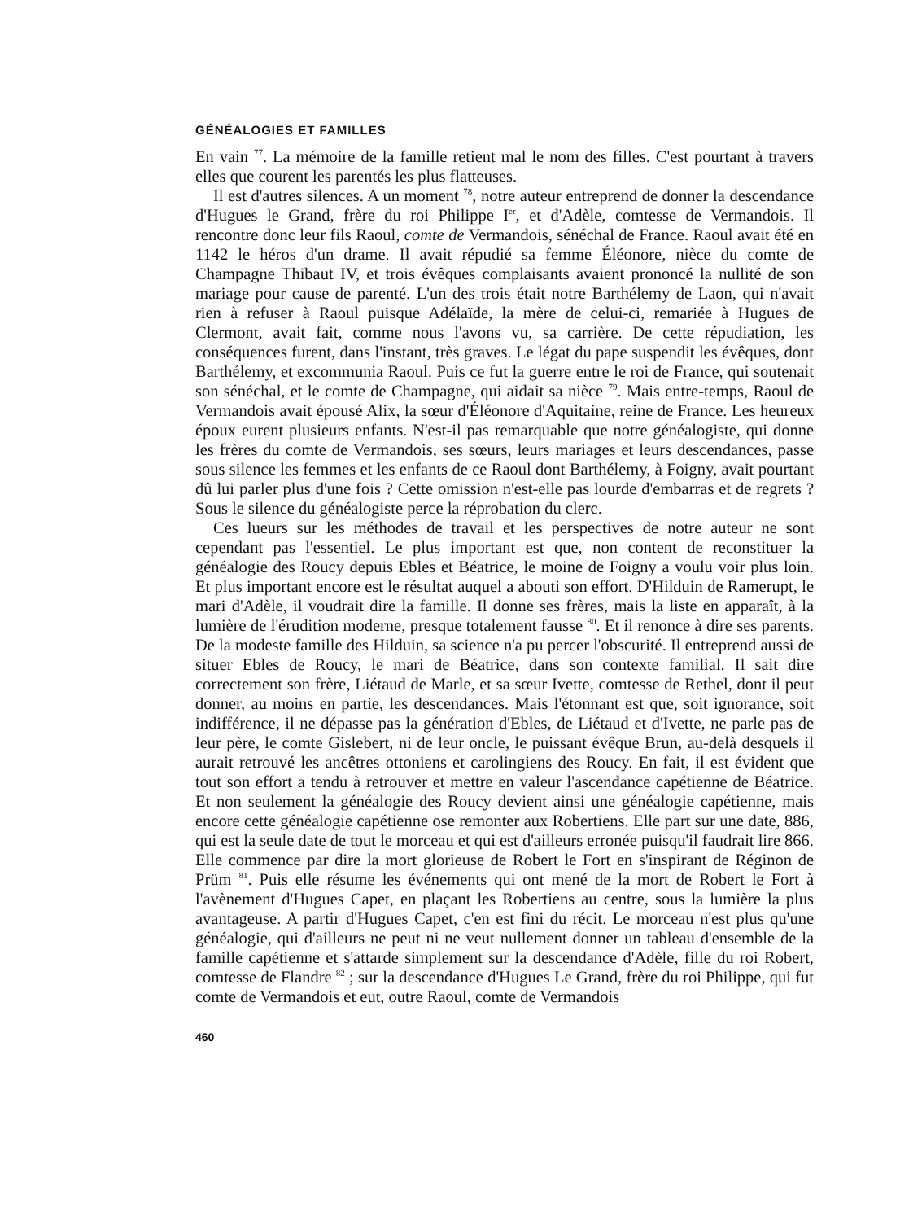GÉNÉALOGIES ET FAMILLES
En vain <sup>77</sup>. La mémoire de la famille retient mal le nom des filles. C'est pourtant à travers elles que courent les parentés les plus flatteuses.
Il est d'autres silences. A un moment <sup>78</sup>, notre auteur entreprend de donner la descendance d'Hugues le Grand, frère du roi Philippe I<sup>er</sup>, et d'Adèle, comtesse de Vermandois. Il rencontre donc leur fils Raoul, comte de Vermandois, sénéchal de France. Raoul avait été en 1142 le héros d'un drame. Il avait répudié sa femme Éléonore, nièce du comte de Champagne Thibaut IV, et trois évêques complaisants avaient prononcé la nullité de son mariage pour cause de parenté. L'un des trois était notre Barthélemy de Laon, qui n'avait rien à refuser à Raoul puisque Adélaïde, la mère de celui-ci, remariée à Hugues de Clermont, avait fait, comme nous l'avons vu, sa carrière. De cette répudiation, les conséquences furent, dans l'instant, très graves. Le légat du pape suspendit les évêques, dont Barthélemy, et excommunia Raoul. Puis ce fut la guerre entre le roi de France, qui soutenait son sénéchal, et le comte de Champagne, qui aidait sa nièce <sup>79</sup>. Mais entre-temps, Raoul de Vermandois avait épousé Alix, la sœur d'Éléonore d'Aquitaine, reine de France. Les heureux époux eurent plusieurs enfants. N'est-il pas remarquable que notre généalogiste, qui donne les frères du comte de Vermandois, ses sœurs, leurs mariages et leurs descendances, passe sous silence les femmes et les enfants de ce Raoul dont Barthélemy, à Foigny, avait pourtant dû lui parler plus d'une fois ? Cette omission n'est-elle pas lourde d'embarras et de regrets ? Sous le silence du généalogiste perce la réprobation du clerc.
Ces lueurs sur les méthodes de travail et les perspectives de notre auteur ne sont cependant pas l'essentiel. Le plus important est que, non content de reconstituer la généalogie des Roucy depuis Ebles et Béatrice, le moine de Foigny a voulu voir plus loin. Et plus important encore est le résultat auquel a abouti son effort. D'Hilduin de Ramerupt, le mari d'Adèle, il voudrait dire la famille. Il donne ses frères, mais la liste en apparaît, à la lumière de l'érudition moderne, presque totalement fausse <sup>80</sup>. Et il renonce à dire ses parents. De la modeste famille des Hilduin, sa science n'a pu percer l'obscurité. Il entreprend aussi de situer Ebles de Roucy, le mari de Béatrice, dans son contexte familial. Il sait dire correctement son frère, Liétaud de Marle, et sa sœur Ivette, comtesse de Rethel, dont il peut donner, au moins en partie, les descendances. Mais l'étonnant est que, soit ignorance, soit indifférence, il ne dépasse pas la génération d'Ebles, de Liétaud et d'Ivette, ne parle pas de leur père, le comte Gislebert, ni de leur oncle, le puissant évêque Brun, au-delà desquels il aurait retrouvé les ancêtres ottoniens et carolingiens des Roucy. En fait, il est évident que tout son effort a tendu à retrouver et mettre en valeur l'ascendance capétienne de Béatrice. Et non seulement la généalogie des Roucy devient ainsi une généalogie capétienne, mais encore cette généalogie capétienne ose remonter aux Robertiens. Elle part sur une date, 886, qui est la seule date de tout le morceau et qui est d'ailleurs erronée puisqu'il faudrait lire 866. Elle commence par dire la mort glorieuse de Robert le Fort en s'inspirant de Réginon de Prüm <sup>81</sup>. Puis elle résume les événements qui ont mené de la mort de Robert le Fort à l'avènement d'Hugues Capet, en plaçant les Robertiens au centre, sous la lumière la plus avantageuse. A partir d'Hugues Capet, c'en est fini du récit. Le morceau n'est plus qu'une généalogie, qui d'ailleurs ne peut ni ne veut nullement donner un tableau d'ensemble de la famille capétienne et s'attarde simplement sur la descendance d'Adèle, fille du roi Robert, comtesse de Flandre <sup>82</sup> ; sur la descendance d'Hugues Le Grand, frère du roi Philippe, qui fut comte de Vermandois et eut, outre Raoul, comte de Vermandois
460